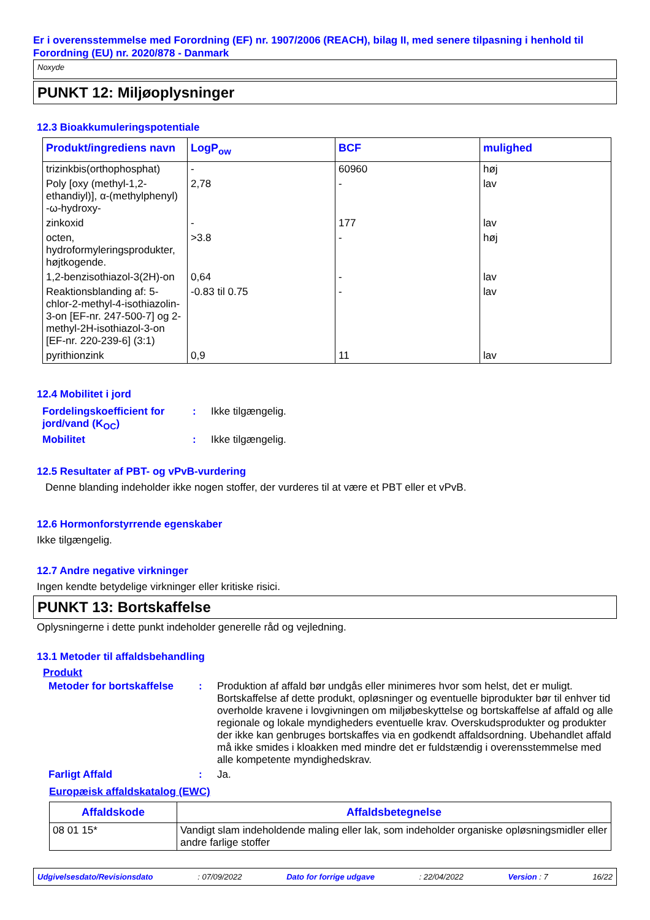Er i overensstemmelse med Forordning (EF) nr. 1907/2006 (REACH), bilag II, med senere tilpasning i henhold til Forordning (EU) nr. 2020/878 - Danmark
Noxyde
PUNKT 12: Miljøoplysninger
12.3 Bioakkumuleringspotentiale
| Produkt/ingrediens navn | LogP<sub>ow</sub> | BCF | mulighed |
| --- | --- | --- | --- |
| trizinkbis(orthophosphat) | - | 60960 | høj |
| Poly [oxy (methyl-1,2-ethandiyl)], α-(methylphenyl) -ω-hydroxy- | 2,78 | - | lav |
| zinkoxid | - | 177 | lav |
| octen, hydroformyleringsprodukter, højtkogende. | >3.8 | - | høj |
| 1,2-benzisothiazol-3(2H)-on | 0,64 | - | lav |
| Reaktionsblanding af: 5-chlor-2-methyl-4-isothiazolin-3-on [EF-nr. 247-500-7] og 2-methyl-2H-isothiazol-3-on [EF-nr. 220-239-6] (3:1) | -0.83 til 0.75 | - | lav |
| pyrithionzink | 0,9 | 11 | lav |
12.4 Mobilitet i jord
| Fordelingskoefficient for jord/vand (K<sub>OC</sub>) | : | Ikke tilgængelig. |
| Mobilitet | : | Ikke tilgængelig. |
12.5 Resultater af PBT- og vPvB-vurdering
Denne blanding indeholder ikke nogen stoffer, der vurderes til at være et PBT eller et vPvB.
12.6 Hormonforstyrrende egenskaber
Ikke tilgængelig.
12.7 Andre negative virkninger
Ingen kendte betydelige virkninger eller kritiske risici.
PUNKT 13: Bortskaffelse
Oplysningerne i dette punkt indeholder generelle råd og vejledning.
13.1 Metoder til affaldsbehandling
Produkt
| Metoder for bortskaffelse | : | Produktion af affald bør undgås eller minimeres hvor som helst, det er muligt. Bortskaffelse af dette produkt, opløsninger og eventuelle biprodukter bør til enhver tid overholde kravene i lovgivningen om miljøbeskyttelse og bortskaffelse af affald og alle regionale og lokale myndigheders eventuelle krav. Overskudsprodukter og produkter der ikke kan genbruges bortskaffes via en godkendt affaldsordning. Ubehandlet affald må ikke smides i kloakken med mindre det er fuldstændig i overensstemmelse med alle kompetente myndighedskrav. |
| Farligt Affald | : | Ja. |
Europæisk affaldskatalog (EWC)
| Affaldskode | Affaldsbetegnelse |
| --- | --- |
| 08 01 15* | Vandigt slam indeholdende maling eller lak, som indeholder organiske opløsningsmidler eller andre farlige stoffer |
Udgivelsesdato/Revisionsdato : 07/09/2022 Dato for forrige udgave : 22/04/2022 Version : 7 16/22